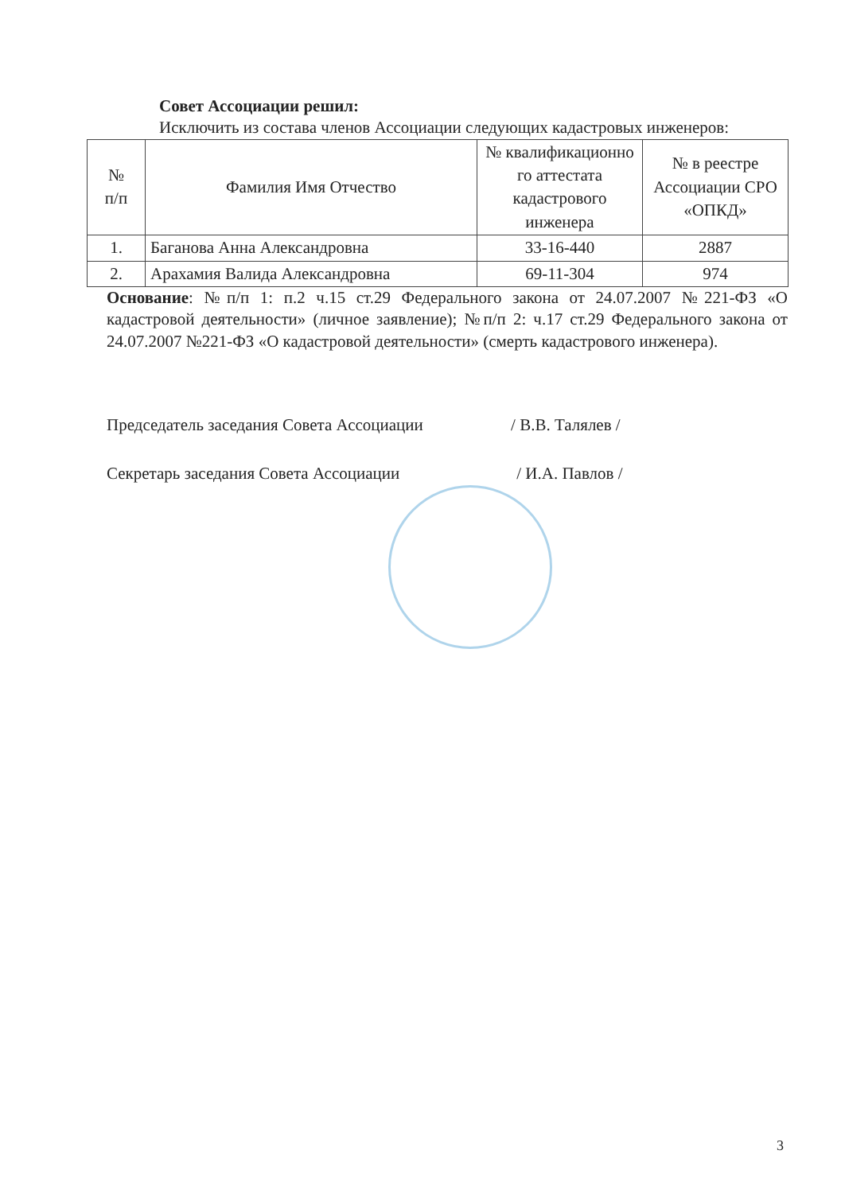Совет Ассоциации решил:
Исключить из состава членов Ассоциации следующих кадастровых инженеров:
| № п/п | Фамилия Имя Отчество | № квалификационно го аттестата кадастрового инженера | № в реестре Ассоциации СРО «ОПКД» |
| --- | --- | --- | --- |
| 1. | Баганова Анна Александровна | 33-16-440 | 2887 |
| 2. | Арахамия Валида Александровна | 69-11-304 | 974 |
Основание: №п/п 1: п.2 ч.15 ст.29 Федерального закона от 24.07.2007 №221-ФЗ «О кадастровой деятельности» (личное заявление); №п/п 2: ч.17 ст.29 Федерального закона от 24.07.2007 №221-ФЗ «О кадастровой деятельности» (смерть кадастрового инженера).
Председатель заседания Совета Ассоциации / В.В. Талялев /
Секретарь заседания Совета Ассоциации / И.А. Павлов /
3